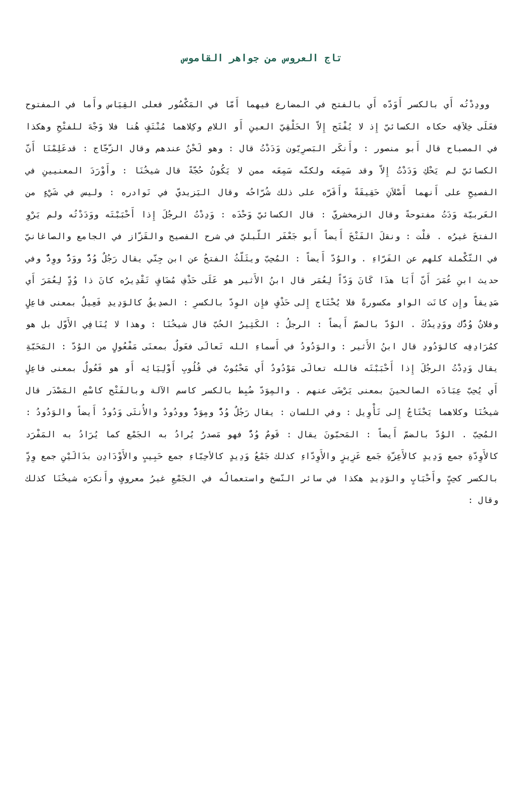تاج العروس من جواهر القاموس
وودِدْتُه أَي بالكسر أَوَدّه أَي بالفتح في المضارع فيهما أَمّا في المَكْسُور فعلى القِيَاس وأَما في المفتوح فعَلَى خِلاَفِه حكاه الكسائيّ إِذ لا يُفْتَح إِلاّ الحَلْقِيّ العينِ أَو اللامِ وكِلاهما مُنْتَفٍ هُنا فلا وَجْهَ للفتْحِ وهكذا في المصباح قال أَبو منصور : وأَنكَر البَصرِيّون وَدَدْتُ قال : وهو لَحْنٌ عندهم وقال الزّجّاج : قدعَلِمْنَا أَنّ الكسائيّ لم يَحْكِ وَدَدْتُ إِلاّ وقد سَمِعَه ولكنّه سَمِعَه ممن لا يَكُونُ حُجّةً قال شيخُنَا : وأَوْرَدَ المعنيينِ في الفصيحِ على أَنهما أَصْلاَنِ حَقِيقَةً وأَقَرّه على ذلك شُرّاحُه وقال اليَزيديّ في نَوادره : وليس في شَيْءٍ من العَربيّة وَدَتُ مفتوحةً وقال الزمخشريّ : قال الكسائيّ وَحْدَه : وَدِدْتُ الرجُلَ إِذا أَحْبَبْتَه ووَدَدْتُه ولم يَرْوِ الفتحَ غيرُه . قلْت : ونقلَ الفَتْحَ أَيضاً أَبو جَعْفَر اللّبليّ في شرح الفصيح والقَزّاز في الجامع والصاغانيّ في التّكْملة كلهم عن الفَرّاءِ . والوُدّ أَيضاً : المُحِبّ ويثَلّثُ الفتحُ عن ابن جِنّي يقال رَجُلٌ وُدٌّ ووَدٌّ ووِدٌّ وفي حديث ابنِ عُمَرَ أَنّ أَبَا هذَا كَانَ وَدّاً لِعُمَر قال ابنُ الأَثير هو عَلَى حَذْفِ مُضَافٍ تَقْدِيرُه كانَ ذا وُدٍّ لِعُمَرَ أَي صَدِيقاً وإِن كانَت الواو مكسورةً فلا يُحْتَاج إِلى حَذْفٍ فإِن الوِدّ بالكسرِ : الصدِيقُ كالوَدِيدِ فَعِيلٌ بمعنى فاعِلٍ وفلانٌ وُدُّك ووَدِيدُكَ . الوُدّ بالضمّ أَيضاً : الرجلُ : الكَثِيرُ الحُبّ قال شيخُنَا : وهذا لا يُنَافِي الأَوّل بل هو كمُرَادِفِه كالوَدُودِ قال ابنُ الأَثير : والوَدُودُ في أَسماءِ الله تَعالَى فعَولٌ بمعنَى مَفْعُولٍ من الوُدّ : المَحَبّةِ يقال وَدِدْتُ الرجُلَ إِذا أَحْبَبْتَه فالله تعالَى مَوْدُودٌ أَي مَحْبُوبٌ في قُلُوبِ أَوْلِيَائِه أَو هو فَعُولٌ بمعنى فاعِلٍ أَي يُحِبّ عِبَادَه الصالحينَ بمعنى يَرْضَى عنهم . والمِوَدّ ضُبِط بالكسر كاسم الآلة وبالفَتْح كاسْمِ المَصْدَر قال شيخُنَا وكلاهما يَحْتَاجُ إِلى تَأْوِيل : وفي اللسان : يقال رَجُلٌ وُدٌّ ومِوَدٌّ وودُودٌ والأُنثَى وَدُودٌ أَيضاً والوَدُودُ : المُحِبّ . الوُدّ بالضمّ أَيضاً : المَحبّونَ يقال : قَومٌ وُدٌّ فهو مَصدرٌ يُرادُ به الجَمْع كما يُرَادُ به المَفْرَد كالأَوِدّةِ جمع وَدِيدٍ كالأَعِزّةِ جَمع عَزِيزٍ والأَوِدّاءِ كذلك جَمْعُ وَدِيدٍ كالأحِبّاءِ جمع حَبِيبٍ والأَوْدَادِن بدَالَيْنِ جمع وِدٍّ بالكسر كحِبٍّ وأَحْبَابٍ والوَدِيدِ هكذا في سائر النّسخ واستعمالُه في الجَمْعِ غيرُ معروفٍ وأَنكرَه شيخُنَا كذلك وقال :